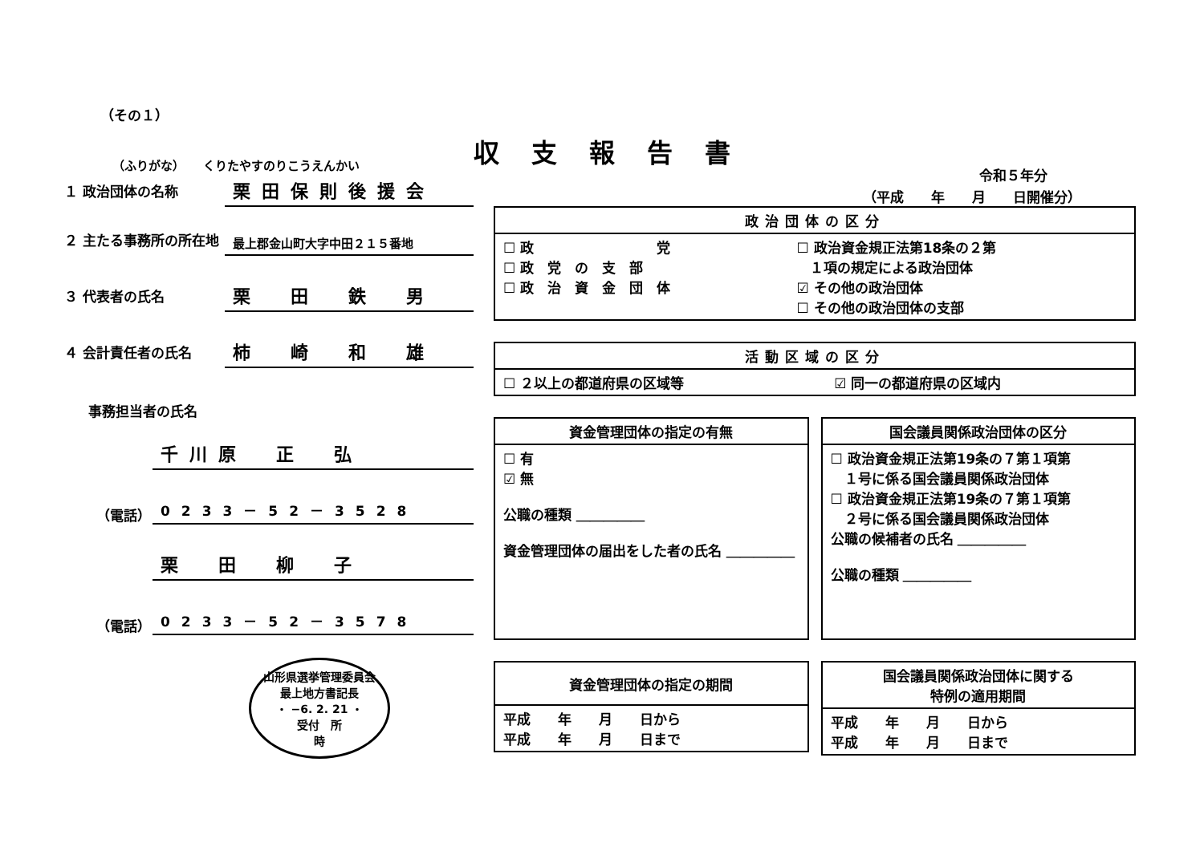（その１）
（ふりがな）　　くりたやすのりこうえんかい
１ 政治団体の名称
栗田保則後援会
２ 主たる事務所の所在地
最上郡金山町大字中田２１５番地
３ 代表者の氏名
栗　田　鉄　男
４ 会計責任者の氏名
柿　崎　和　雄
事務担当者の氏名
千川原　正　弘
（電話）
0233－52－3528
栗　田　柳　子
（電話）
0233－52－3578
山形県選挙管理委員会
最上地方書記長
・ −6. 2. 21 ・
受付　所
時
収支報告書
令和５年分
（平成　　年　　月　　日開催分）
| 政治団体の区分 | |
| --- | --- |
| ☐ 政 党 ☐ 政 党 の 支 部 ☐ 政 治 資 金 団 体 | ☐ 政治資金規正法第18条の２第 １項の規定による政治団体 ☑ その他の政治団体 ☐ その他の政治団体の支部 |
| 活動区域の区分 | |
| --- | --- |
| ☐ ２以上の都道府県の区域等 | ☑ 同一の都道府県の区域内 |
| 資金管理団体の指定の有無 |
| --- |
| ☐ 有 ☑ 無 公職の種類 ＿＿＿＿＿ 資金管理団体の届出をした者の氏名 ＿＿＿＿＿ |
| 国会議員関係政治団体の区分 |
| --- |
| ☐ 政治資金規正法第19条の７第１項第 １号に係る国会議員関係政治団体 ☐ 政治資金規正法第19条の７第１項第 ２号に係る国会議員関係政治団体 公職の候補者の氏名 ＿＿＿＿＿ 公職の種類 ＿＿＿＿＿ |
| 資金管理団体の指定の期間 |
| --- |
| 平成 年 月 日から 平成 年 月 日まで |
| 国会議員関係政治団体に関する 特例の適用期間 |
| --- |
| 平成 年 月 日から 平成 年 月 日まで |